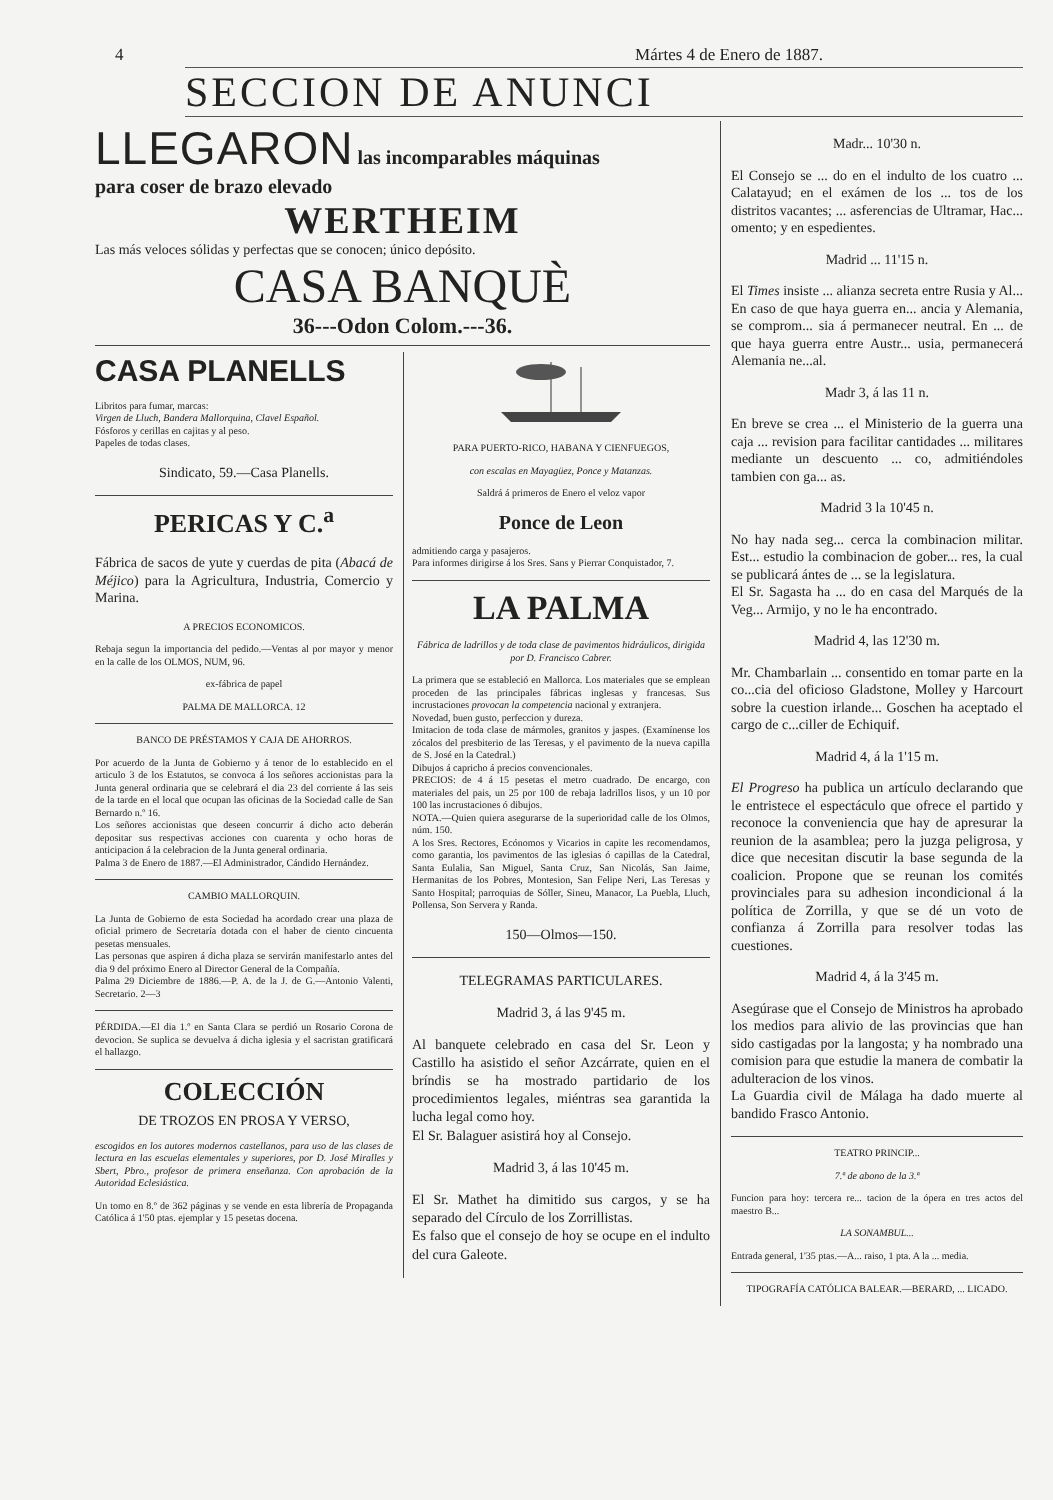4 Mártes 4 de Enero de 1887.
SECCION DE ANUNCI
LLEGARON las incomparables máquinas
para coser de brazo elevado
WERTHEIM
Las más veloces sólidas y perfectas que se conocen; único depósito.
CASA BANQUÈ
36---Odon Colom.---36.
CASA PLANELLS
Libritos para fumar, marcas:
Virgen de Lluch, Bandera Mallorquina, Clavel Español.
Fósforos y cerillas en cajitas y al peso.
Papeles de todas clases.
Sindicato, 59.—Casa Planells.
PERICAS Y C.<sup>a</sup>
Fábrica de sacos de yute y cuerdas de pita (Abacá de Méjico) para la Agricultura, Industria, Comercio y Marina.
A PRECIOS ECONOMICOS.
Rebaja segun la importancia del pedido.—Ventas al por mayor y menor en la calle de los OLMOS, NUM, 96.
ex-fábrica de papel
PALMA DE MALLORCA. 12
BANCO DE PRÉSTAMOS Y CAJA DE AHORROS.
Por acuerdo de la Junta de Gobierno y á tenor de lo establecido en el articulo 3 de los Estatutos, se convoca á los señores accionistas para la Junta general ordinaria que se celebrará el dia 23 del corriente á las seis de la tarde en el local que ocupan las oficinas de la Sociedad calle de San Bernardo n.º 16.
Los señores accionistas que deseen concurrir á dicho acto deberán depositar sus respectivas acciones con cuarenta y ocho horas de anticipacion á la celebracion de la Junta general ordinaria.
Palma 3 de Enero de 1887.—El Administrador, Cándido Hernández.
CAMBIO MALLORQUIN.
La Junta de Gobierno de esta Sociedad ha acordado crear una plaza de oficial primero de Secretaría dotada con el haber de ciento cincuenta pesetas mensuales.
Las personas que aspiren á dicha plaza se servirán manifestarlo antes del dia 9 del próximo Enero al Director General de la Compañía.
Palma 29 Diciembre de 1886.—P. A. de la J. de G.—Antonio Valenti, Secretario. 2—3
PÉRDIDA.—El dia 1.º en Santa Clara se perdió un Rosario Corona de devocion. Se suplica se devuelva á dicha iglesia y el sacristan gratificará el hallazgo.
COLECCIÓN
DE TROZOS EN PROSA Y VERSO,
escogidos en los autores modernos castellanos, para uso de las clases de lectura en las escuelas elementales y superiores, por D. José Miralles y Sbert, Pbro., profesor de primera enseñanza. Con aprobación de la Autoridad Eclesiástica.
Un tomo en 8.º de 362 páginas y se vende en esta librería de Propaganda Católica á 1'50 ptas. ejemplar y 15 pesetas docena.
PARA PUERTO-RICO, HABANA Y CIENFUEGOS,
con escalas en Mayagüez, Ponce y Matanzas.
Saldrá á primeros de Enero el veloz vapor
Ponce de Leon
admitiendo carga y pasajeros.
Para informes dirigirse á los Sres. Sans y Pierrar Conquistador, 7.
LA PALMA
Fábrica de ladrillos y de toda clase de pavimentos hidráulicos, dirigida por D. Francisco Cabrer.
La primera que se estableció en Mallorca. Los materiales que se emplean proceden de las principales fábricas inglesas y francesas. Sus incrustaciones provocan la competencia nacional y extranjera.
Novedad, buen gusto, perfeccion y dureza.
Imitacion de toda clase de mármoles, granitos y jaspes. (Examínense los zócalos del presbiterio de las Teresas, y el pavimento de la nueva capilla de S. José en la Catedral.)
Dibujos á capricho á precios convencionales.
PRECIOS: de 4 á 15 pesetas el metro cuadrado. De encargo, con materiales del pais, un 25 por 100 de rebaja ladrillos lisos, y un 10 por 100 las incrustaciones ó dibujos.
NOTA.—Quien quiera asegurarse de la superioridad calle de los Olmos, núm. 150.
A los Sres. Rectores, Ecónomos y Vicarios in capite les recomendamos, como garantia, los pavimentos de las iglesias ó capillas de la Catedral, Santa Eulalia, San Miguel, Santa Cruz, San Nicolás, San Jaime, Hermanitas de los Pobres, Montesion, San Felipe Neri, Las Teresas y Santo Hospital; parroquias de Sóller, Sineu, Manacor, La Puebla, Lluch, Pollensa, Son Servera y Randa.
150—Olmos—150.
TELEGRAMAS PARTICULARES.
Madrid 3, á las 9'45 m.
Al banquete celebrado en casa del Sr. Leon y Castillo ha asistido el señor Azcárrate, quien en el bríndis se ha mostrado partidario de los procedimientos legales, miéntras sea garantida la lucha legal como hoy.
El Sr. Balaguer asistirá hoy al Consejo.
Madrid 3, á las 10'45 m.
El Sr. Mathet ha dimitido sus cargos, y se ha separado del Círculo de los Zorrillistas.
Es falso que el consejo de hoy se ocupe en el indulto del cura Galeote.
Madr... 10'30 n.
El Consejo se ... do en el indulto de los cuatro ... Calatayud; en el exámen de los ... tos de los distritos vacantes; ... asferencias de Ultramar, Hac... omento; y en espedientes.
Madrid ... 11'15 n.
El Times insiste ... alianza secreta entre Rusia y Al... En caso de que haya guerra en... ancia y Alemania, se comprom... sia á permanecer neutral. En ... de que haya guerra entre Austr... usia, permanecerá Alemania ne...al.
Madr 3, á las 11 n.
En breve se crea ... el Ministerio de la guerra una caja ... revision para facilitar cantidades ... militares mediante un descuento ... co, admitiéndoles tambien con ga... as.
Madrid 3 la 10'45 n.
No hay nada seg... cerca la combinacion militar. Est... estudio la combinacion de gober... res, la cual se publicará ántes de ... se la legislatura.
El Sr. Sagasta ha ... do en casa del Marqués de la Veg... Armijo, y no le ha encontrado.
Madrid 4, las 12'30 m.
Mr. Chambarlain ... consentido en tomar parte en la co...cia del oficioso Gladstone, Molley y Harcourt sobre la cuestion irlande... Goschen ha aceptado el cargo de c...ciller de Echiquif.
Madrid 4, á la 1'15 m.
El Progreso ha publica un artículo declarando que le entristece el espectáculo que ofrece el partido y reconoce la conveniencia que hay de apresurar la reunion de la asamblea; pero la juzga peligrosa, y dice que necesitan discutir la base segunda de la coalicion. Propone que se reunan los comités provinciales para su adhesion incondicional á la política de Zorrilla, y que se dé un voto de confianza á Zorrilla para resolver todas las cuestiones.
Madrid 4, á la 3'45 m.
Asegúrase que el Consejo de Ministros ha aprobado los medios para alivio de las provincias que han sido castigadas por la langosta; y ha nombrado una comision para que estudie la manera de combatir la adulteracion de los vinos.
La Guardia civil de Málaga ha dado muerte al bandido Frasco Antonio.
TEATRO PRINCIP...
7.ª de abono de la 3.ª
Funcion para hoy: tercera re... tacion de la ópera en tres actos del maestro B...
LA SONAMBUL...
Entrada general, 1'35 ptas.—A... raiso, 1 pta. A la ... media.
TIPOGRAFÍA CATÓLICA BALEAR.—BERARD, ... LICADO.